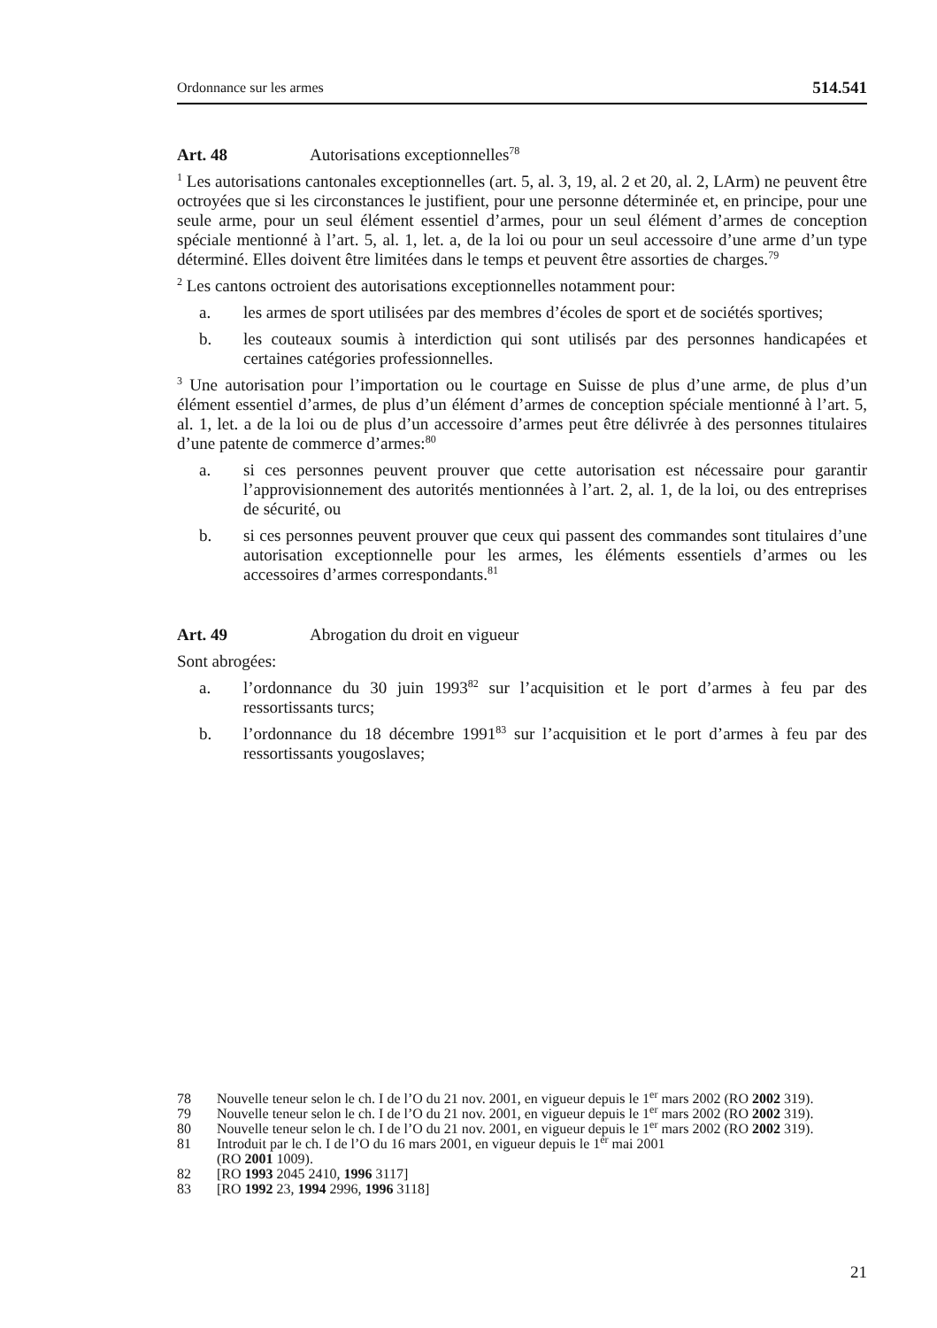Ordonnance sur les armes 514.541
Art. 48 Autorisations exceptionnelles<sup>78</sup>
<sup>1</sup> Les autorisations cantonales exceptionnelles (art. 5, al. 3, 19, al. 2 et 20, al. 2, LArm) ne peuvent être octroyées que si les circonstances le justifient, pour une personne déterminée et, en principe, pour une seule arme, pour un seul élément essentiel d’armes, pour un seul élément d’armes de conception spéciale mentionné à l’art. 5, al. 1, let. a, de la loi ou pour un seul accessoire d’une arme d’un type déterminé. Elles doivent être limitées dans le temps et peuvent être assorties de charges.<sup>79</sup>
<sup>2</sup> Les cantons octroient des autorisations exceptionnelles notamment pour:
a. les armes de sport utilisées par des membres d’écoles de sport et de sociétés sportives;
b. les couteaux soumis à interdiction qui sont utilisés par des personnes handicapées et certaines catégories professionnelles.
<sup>3</sup> Une autorisation pour l’importation ou le courtage en Suisse de plus d’une arme, de plus d’un élément essentiel d’armes, de plus d’un élément d’armes de conception spéciale mentionné à l’art. 5, al. 1, let. a de la loi ou de plus d’un accessoire d’armes peut être délivrée à des personnes titulaires d’une patente de commerce d’armes:<sup>80</sup>
a. si ces personnes peuvent prouver que cette autorisation est nécessaire pour garantir l’approvisionnement des autorités mentionnées à l’art. 2, al. 1, de la loi, ou des entreprises de sécurité, ou
b. si ces personnes peuvent prouver que ceux qui passent des commandes sont titulaires d’une autorisation exceptionnelle pour les armes, les éléments essentiels d’armes ou les accessoires d’armes correspondants.<sup>81</sup>
Art. 49 Abrogation du droit en vigueur
Sont abrogées:
a. l’ordonnance du 30 juin 1993<sup>82</sup> sur l’acquisition et le port d’armes à feu par des ressortissants turcs;
b. l’ordonnance du 18 décembre 1991<sup>83</sup> sur l’acquisition et le port d’armes à feu par des ressortissants yougoslaves;
78 Nouvelle teneur selon le ch. I de l’O du 21 nov. 2001, en vigueur depuis le 1<sup>er</sup> mars 2002 (RO 2002 319).
79 Nouvelle teneur selon le ch. I de l’O du 21 nov. 2001, en vigueur depuis le 1<sup>er</sup> mars 2002 (RO 2002 319).
80 Nouvelle teneur selon le ch. I de l’O du 21 nov. 2001, en vigueur depuis le 1<sup>er</sup> mars 2002 (RO 2002 319).
81 Introduit par le ch. I de l’O du 16 mars 2001, en vigueur depuis le 1<sup>er</sup> mai 2001
(RO 2001 1009).
82 [RO 1993 2045 2410, 1996 3117]
83 [RO 1992 23, 1994 2996, 1996 3118]
21